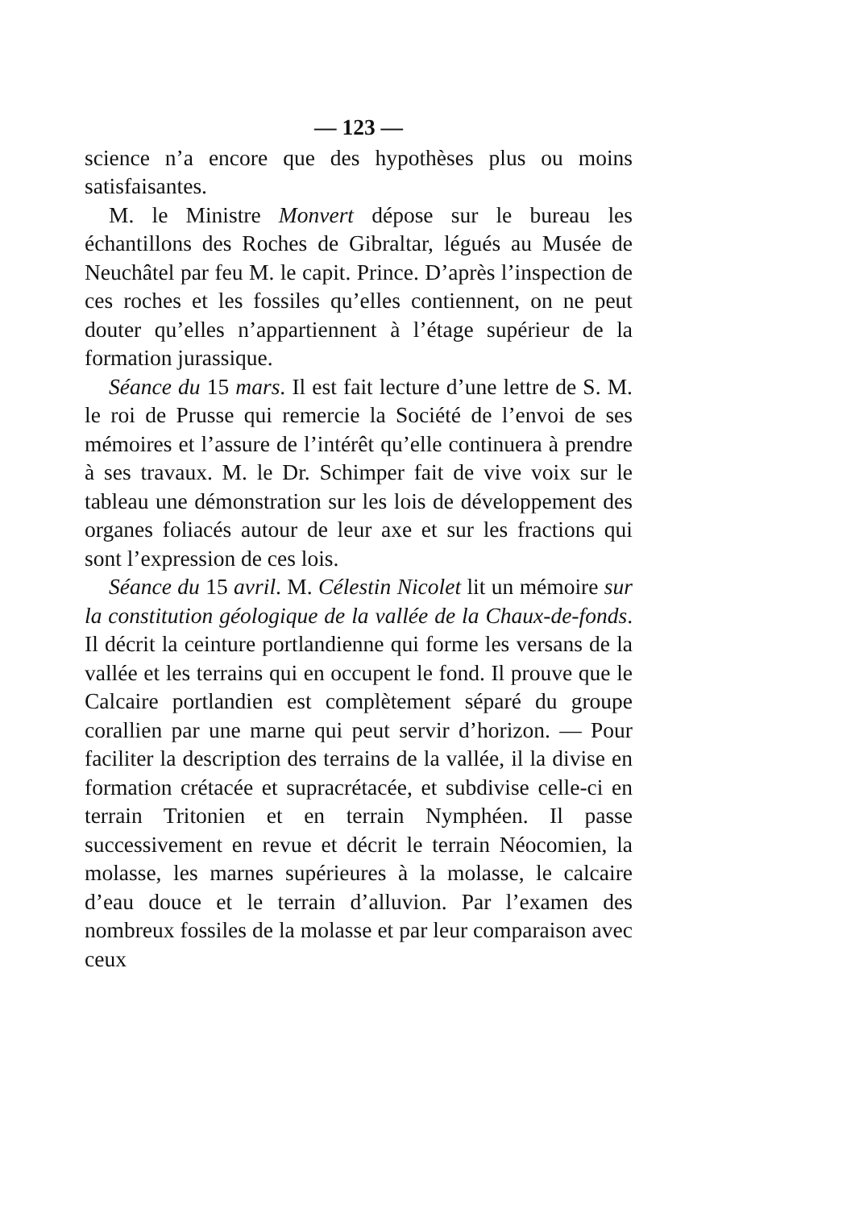— 123 —
science n’a encore que des hypothèses plus ou moins satisfaisantes.
M. le Ministre Monvert dépose sur le bureau les échantillons des Roches de Gibraltar, légués au Musée de Neuchâtel par feu M. le capit. Prince. D’après l’inspection de ces roches et les fossiles qu’elles contiennent, on ne peut douter qu’elles n’appartiennent à l’étage supérieur de la formation jurassique.
Séance du 15 mars. Il est fait lecture d’une lettre de S. M. le roi de Prusse qui remercie la Société de l’envoi de ses mémoires et l’assure de l’intérêt qu’elle continuera à prendre à ses travaux. M. le Dr. Schimper fait de vive voix sur le tableau une démonstration sur les lois de développement des organes foliacés autour de leur axe et sur les fractions qui sont l’expression de ces lois.
Séance du 15 avril. M. Célestin Nicolet lit un mémoire sur la constitution géologique de la vallée de la Chaux-de-fonds. Il décrit la ceinture portlandienne qui forme les versans de la vallée et les terrains qui en occupent le fond. Il prouve que le Calcaire portlandien est complètement séparé du groupe corallien par une marne qui peut servir d’horizon. — Pour faciliter la description des terrains de la vallée, il la divise en formation crétacée et supracrétacée, et subdivise celle-ci en terrain Tritonien et en terrain Nymphéen. Il passe successivement en revue et décrit le terrain Néocomien, la molasse, les marnes supérieures à la molasse, le calcaire d’eau douce et le terrain d’alluvion. Par l’examen des nombreux fossiles de la molasse et par leur comparaison avec ceux